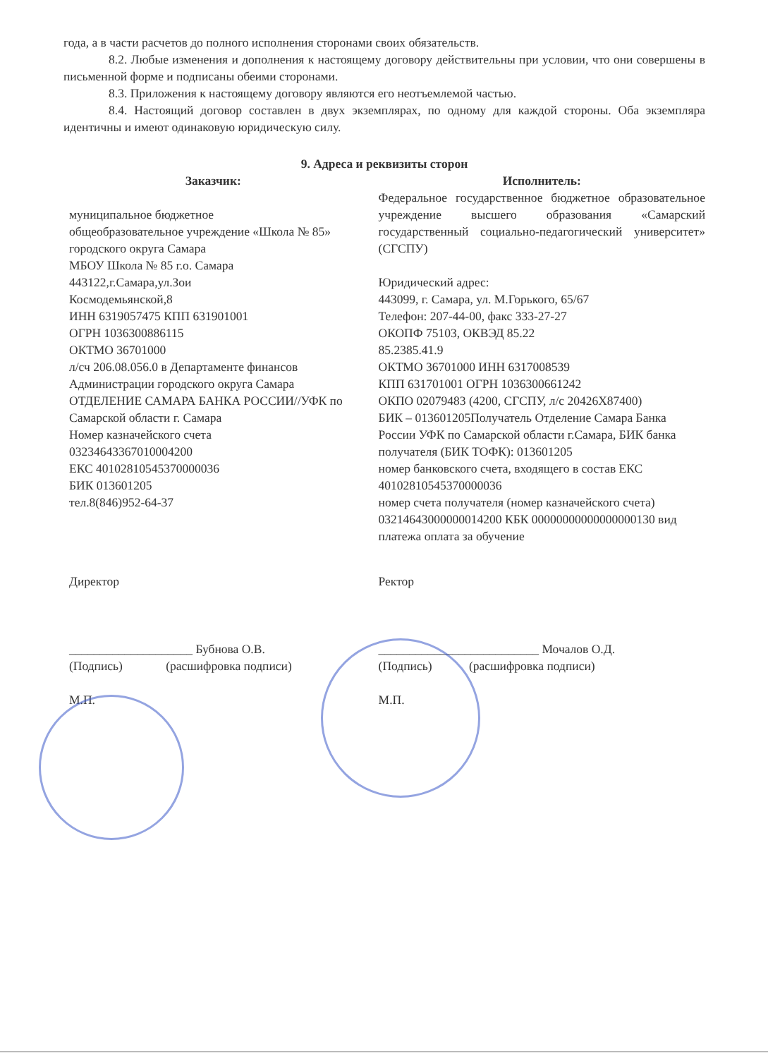года, а в части расчетов до полного исполнения сторонами своих обязательств.
8.2. Любые изменения и дополнения к настоящему договору действительны при условии, что они совершены в письменной форме и подписаны обеими сторонами.
8.3. Приложения к настоящему договору являются его неотъемлемой частью.
8.4. Настоящий договор составлен в двух экземплярах, по одному для каждой стороны. Оба экземпляра идентичны и имеют одинаковую юридическую силу.
9. Адреса и реквизиты сторон
Заказчик:
муниципальное бюджетное
общеобразовательное учреждение «Школа № 85» городского округа Самара
МБОУ Школа № 85 г.о. Самара
443122,г.Самара,ул.Зои
Космодемьянской,8
ИНН 6319057475 КПП 631901001
ОГРН 1036300886115
ОКТМО 36701000
л/сч 206.08.056.0 в Департаменте финансов Администрации городского округа Самара
ОТДЕЛЕНИЕ САМАРА БАНКА РОССИИ//УФК по Самарской области г. Самара
Номер казначейского счета
03234643367010004200
ЕКС 40102810545370000036
БИК 013601205
тел.8(846)952-64-37
Исполнитель:
Федеральное государственное бюджетное образовательное учреждение высшего образования «Самарский государственный социально-педагогический университет»
(СГСПУ)
Юридический адрес:
443099, г. Самара, ул. М.Горького, 65/67
Телефон: 207-44-00, факс 333-27-27
ОКОПФ 75103, ОКВЭД 85.22
85.2385.41.9
ОКТМО 36701000 ИНН 6317008539
КПП 631701001 ОГРН 1036300661242
ОКПО 02079483 (4200, СГСПУ, л/с 20426Х87400)
БИК – 013601205Получатель Отделение Самара Банка России УФК по Самарской области г.Самара, БИК банка получателя (БИК ТОФК): 013601205
номер банковского счета, входящего в состав ЕКС 40102810545370000036
номер счета получателя (номер казначейского счета) 03214643000000014200 КБК 00000000000000000130 вид платежа оплата за обучение
Директор
____________________ Бубнова О.В.
(Подпись) (расшифровка подписи)
М.П.
Ректор
__________________________ Мочалов О.Д.
(Подпись) (расшифровка подписи)
М.П.